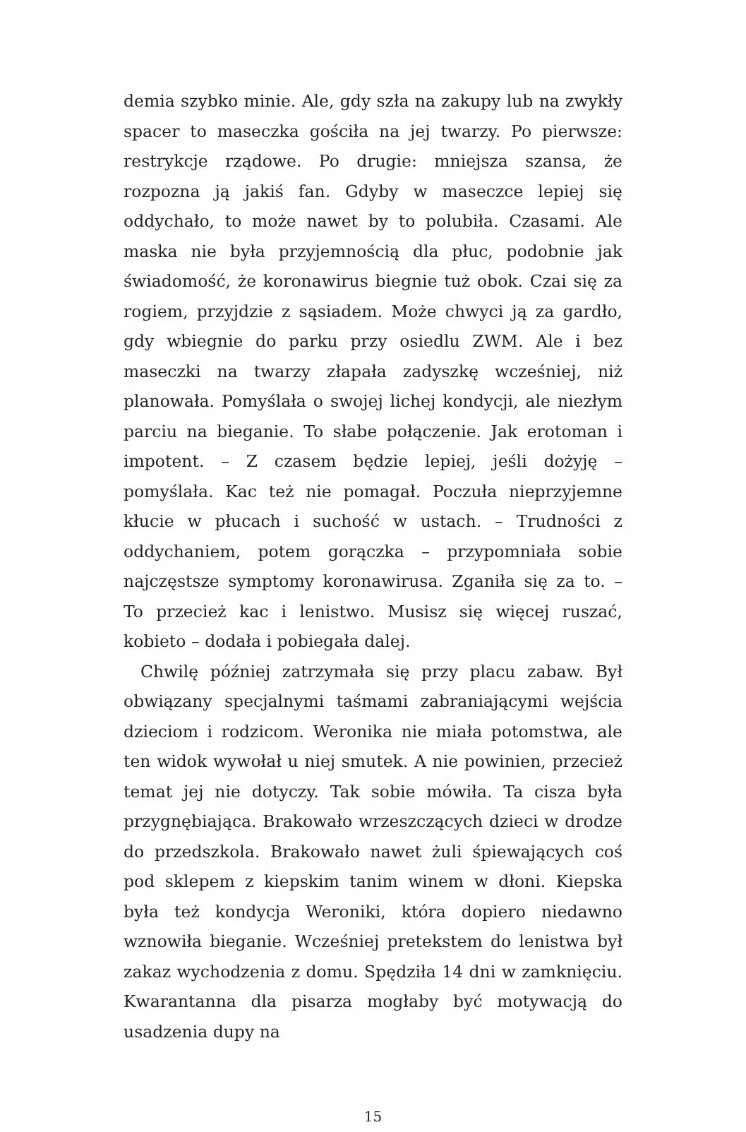demia szybko minie. Ale, gdy szła na zakupy lub na zwykły spacer to maseczka gościła na jej twarzy. Po pierwsze: restrykcje rządowe. Po drugie: mniejsza szansa, że rozpozna ją jakiś fan. Gdyby w maseczce lepiej się oddychało, to może nawet by to polubiła. Czasami. Ale maska nie była przyjemnością dla płuc, podobnie jak świadomość, że koronawirus biegnie tuż obok. Czai się za rogiem, przyjdzie z sąsiadem. Może chwyci ją za gardło, gdy wbiegnie do parku przy osiedlu ZWM. Ale i bez maseczki na twarzy złapała zadyszkę wcześniej, niż planowała. Pomyślała o swojej lichej kondycji, ale niezłym parciu na bieganie. To słabe połączenie. Jak erotoman i impotent. – Z czasem będzie lepiej, jeśli dożyję – pomyślała. Kac też nie pomagał. Poczuła nieprzyjemne kłucie w płucach i suchość w ustach. – Trudności z oddychaniem, potem gorączka – przypomniała sobie najczęstsze symptomy koronawirusa. Zganiła się za to. – To przecież kac i lenistwo. Musisz się więcej ruszać, kobieto – dodała i pobiegała dalej.
Chwilę później zatrzymała się przy placu zabaw. Był obwiązany specjalnymi taśmami zabraniającymi wejścia dzieciom i rodzicom. Weronika nie miała potomstwa, ale ten widok wywołał u niej smutek. A nie powinien, przecież temat jej nie dotyczy. Tak sobie mówiła. Ta cisza była przygnębiająca. Brakowało wrzeszczących dzieci w drodze do przedszkola. Brakowało nawet żuli śpiewających coś pod sklepem z kiepskim tanim winem w dłoni. Kiepska była też kondycja Weroniki, która dopiero niedawno wznowiła bieganie. Wcześniej pretekstem do lenistwa był zakaz wychodzenia z domu. Spędziła 14 dni w zamknięciu. Kwarantanna dla pisarza mogłaby być motywacją do usadzenia dupy na
15